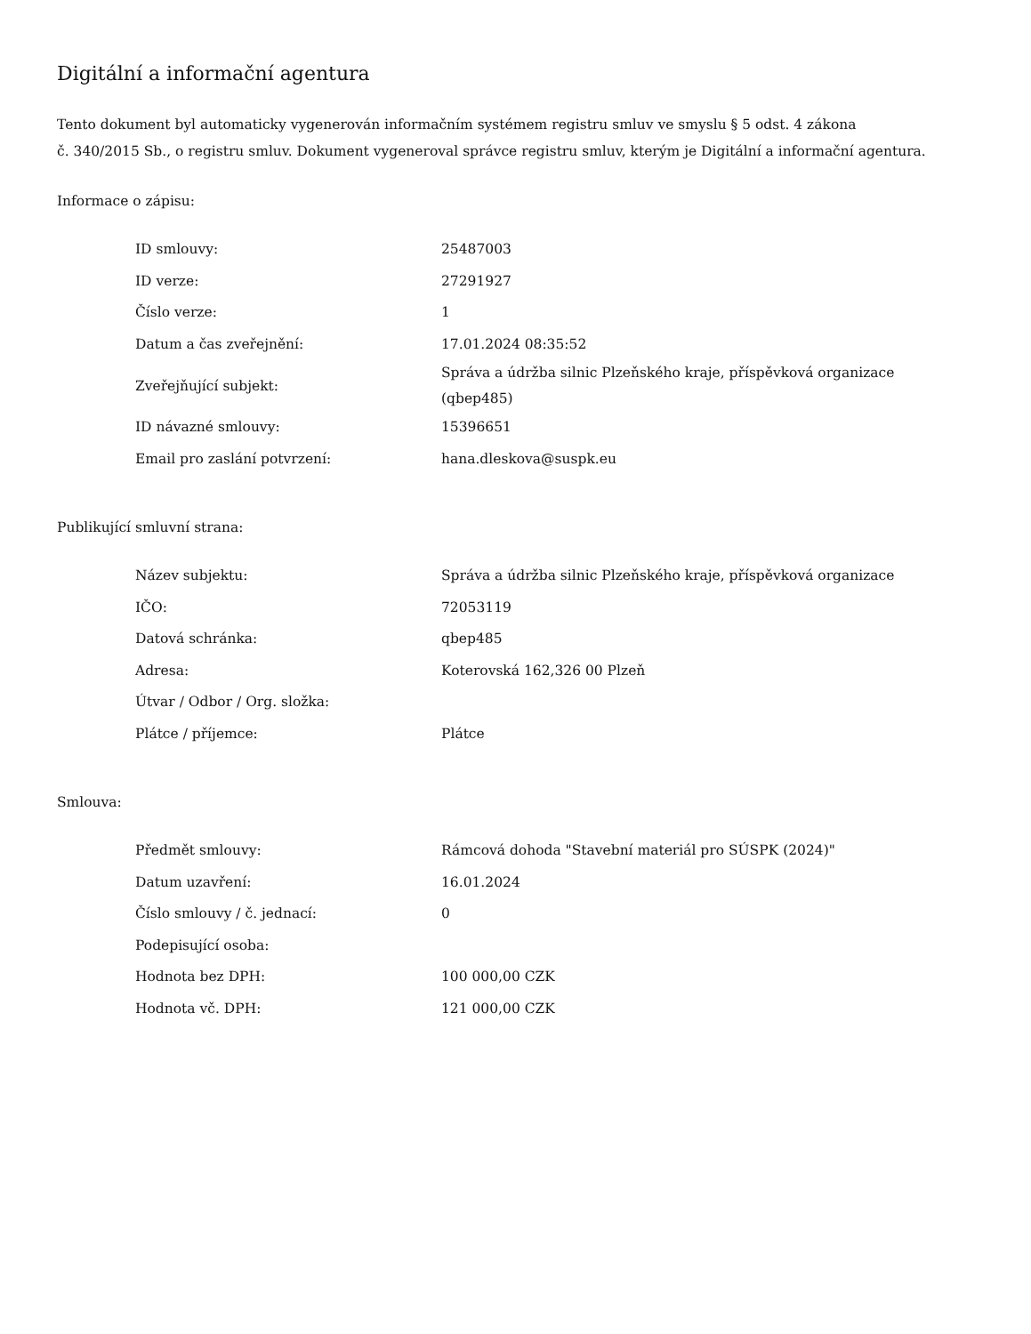Digitální a informační agentura
Tento dokument byl automaticky vygenerován informačním systémem registru smluv ve smyslu § 5 odst. 4 zákona
č. 340/2015 Sb., o registru smluv. Dokument vygeneroval správce registru smluv, kterým je Digitální a informační agentura.
Informace o zápisu:
| ID smlouvy: | 25487003 |
| ID verze: | 27291927 |
| Číslo verze: | 1 |
| Datum a čas zveřejnění: | 17.01.2024 08:35:52 |
| Zveřejňující subjekt: | Správa a údržba silnic Plzeňského kraje, příspěvková organizace (qbep485) |
| ID návazné smlouvy: | 15396651 |
| Email pro zaslání potvrzení: | hana.dleskova@suspk.eu |
Publikující smluvní strana:
| Název subjektu: | Správa a údržba silnic Plzeňského kraje, příspěvková organizace |
| IČO: | 72053119 |
| Datová schránka: | qbep485 |
| Adresa: | Koterovská 162,326 00 Plzeň |
| Útvar / Odbor / Org. složka: | |
| Plátce / příjemce: | Plátce |
Smlouva:
| Předmět smlouvy: | Rámcová dohoda "Stavební materiál pro SÚSPK (2024)" |
| Datum uzavření: | 16.01.2024 |
| Číslo smlouvy / č. jednací: | 0 |
| Podepisující osoba: | |
| Hodnota bez DPH: | 100 000,00 CZK |
| Hodnota vč. DPH: | 121 000,00 CZK |